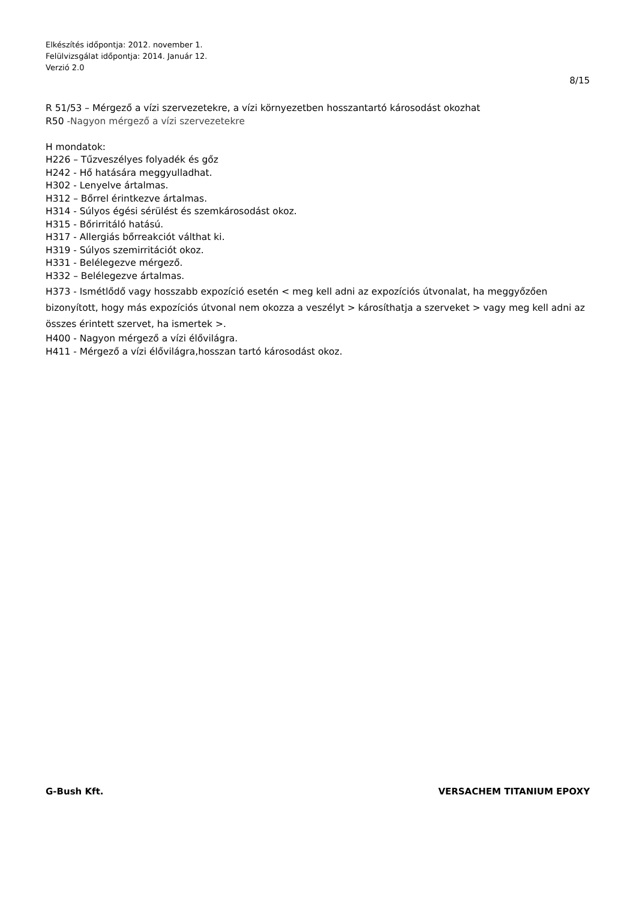Elkészítés időpontja: 2012. november 1.
Felülvizsgálat időpontja: 2014. Január 12.
Verzió 2.0
8/15
R 51/53 – Mérgező a vízi szervezetekre, a vízi környezetben hosszantartó károsodást okozhat
R50 -Nagyon mérgező a vízi szervezetekre
H mondatok:
H226 – Tűzveszélyes folyadék és gőz
H242 - Hő hatására meggyulladhat.
H302 - Lenyelve ártalmas.
H312 – Bőrrel érintkezve ártalmas.
H314 - Súlyos égési sérülést és szemkárosodást okoz.
H315 - Bőrirritáló hatású.
H317 - Allergiás bőrreakciót válthat ki.
H319 - Súlyos szemirritációt okoz.
H331 - Belélegezve mérgező.
H332 – Belélegezve ártalmas.
H373 - Ismétlődő vagy hosszabb expozíció esetén < meg kell adni az expozíciós útvonalat, ha meggyőzően bizonyított, hogy más expozíciós útvonal nem okozza a veszélyt > károsíthatja a szerveket > vagy meg kell adni az összes érintett szervet, ha ismertek >.
H400 - Nagyon mérgező a vízi élővilágra.
H411 - Mérgező a vízi élővilágra,hosszan tartó károsodást okoz.
G-Bush Kft. VERSACHEM TITANIUM EPOXY